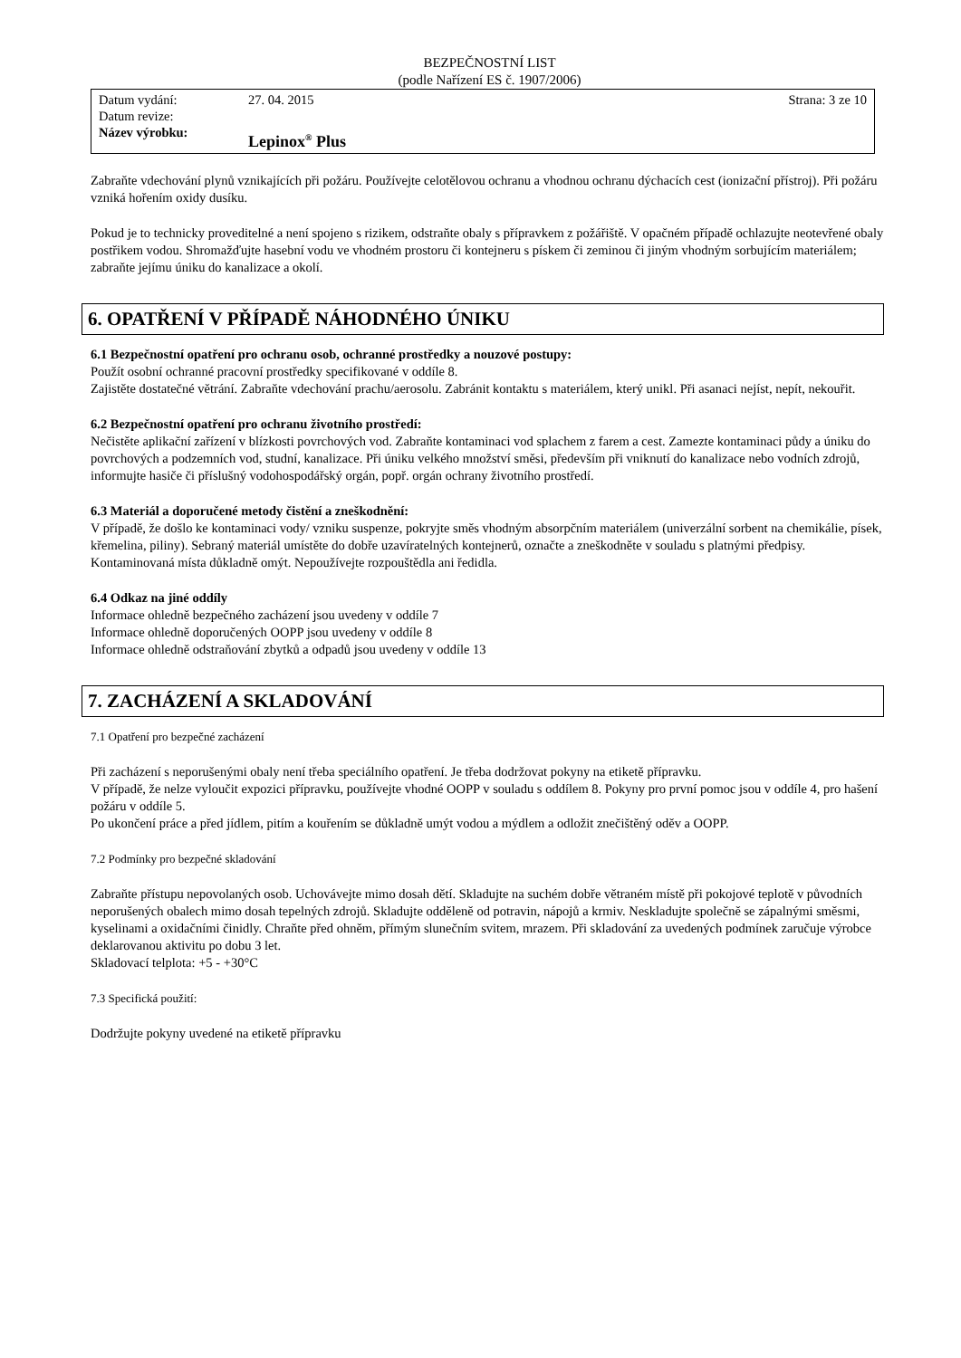BEZPEČNOSTNÍ LIST
(podle Nařízení ES č. 1907/2006)
Datum vydání: 27. 04. 2015 Strana: 3 ze 10
Datum revize:
Název výrobku: Lepinox<sup>®</sup> Plus
Zabraňte vdechování plynů vznikajících při požáru. Používejte celotělovou ochranu a vhodnou ochranu dýchacích cest (ionizační přístroj). Při požáru vzniká hořením oxidy dusíku.
Pokud je to technicky proveditelné a není spojeno s rizikem, odstraňte obaly s přípravkem z požářiště. V opačném případě ochlazujte neotevřené obaly postřikem vodou. Shromažďujte hasební vodu ve vhodném prostoru či kontejneru s pískem či zeminou či jiným vhodným sorbujícím materiálem; zabraňte jejímu úniku do kanalizace a okolí.
6. OPATŘENÍ V PŘÍPADĚ NÁHODNÉHO ÚNIKU
6.1 Bezpečnostní opatření pro ochranu osob, ochranné prostředky a nouzové postupy:
Použít osobní ochranné pracovní prostředky specifikované v oddíle 8.
Zajistěte dostatečné větrání. Zabraňte vdechování prachu/aerosolu. Zabránit kontaktu s materiálem, který unikl. Při asanaci nejíst, nepít, nekouřit.
6.2 Bezpečnostní opatření pro ochranu životního prostředí:
Nečistěte aplikační zařízení v blízkosti povrchových vod. Zabraňte kontaminaci vod splachem z farem a cest. Zamezte kontaminaci půdy a úniku do povrchových a podzemních vod, studní, kanalizace. Při úniku velkého množství směsi, především při vniknutí do kanalizace nebo vodních zdrojů, informujte hasiče či příslušný vodohospodářský orgán, popř. orgán ochrany životního prostředí.
6.3 Materiál a doporučené metody čistění a zneškodnění:
V případě, že došlo ke kontaminaci vody/ vzniku suspenze, pokryjte směs vhodným absorpčním materiálem (univerzální sorbent na chemikálie, písek, křemelina, piliny). Sebraný materiál umístěte do dobře uzavíratelných kontejnerů, označte a zneškodněte v souladu s platnými předpisy. Kontaminovaná místa důkladně omýt. Nepoužívejte rozpouštědla ani ředidla.
6.4 Odkaz na jiné oddíly
Informace ohledně bezpečného zacházení jsou uvedeny v oddíle 7
Informace ohledně doporučených OOPP jsou uvedeny v oddíle 8
Informace ohledně odstraňování zbytků a odpadů jsou uvedeny v oddíle 13
7. ZACHÁZENÍ A SKLADOVÁNÍ
7.1 Opatření pro bezpečné zacházení
Při zacházení s neporušenými obaly není třeba speciálního opatření. Je třeba dodržovat pokyny na etiketě přípravku.
V případě, že nelze vyloučit expozici přípravku, používejte vhodné OOPP v souladu s oddílem 8. Pokyny pro první pomoc jsou v oddíle 4, pro hašení požáru v oddíle 5.
Po ukončení práce a před jídlem, pitím a kouřením se důkladně umýt vodou a mýdlem a odložit znečištěný oděv a OOPP.
7.2 Podmínky pro bezpečné skladování
Zabraňte přístupu nepovolaných osob. Uchovávejte mimo dosah dětí. Skladujte na suchém dobře větraném místě při pokojové teplotě v původních neporušených obalech mimo dosah tepelných zdrojů. Skladujte odděleně od potravin, nápojů a krmiv. Neskladujte společně se zápalnými směsmi, kyselinami a oxidačními činidly. Chraňte před ohněm, přímým slunečním svitem, mrazem. Při skladování za uvedených podmínek zaručuje výrobce deklarovanou aktivitu po dobu 3 let.
Skladovací telplota: +5 - +30°C
7.3 Specifická použití:
Dodržujte pokyny uvedené na etiketě přípravku